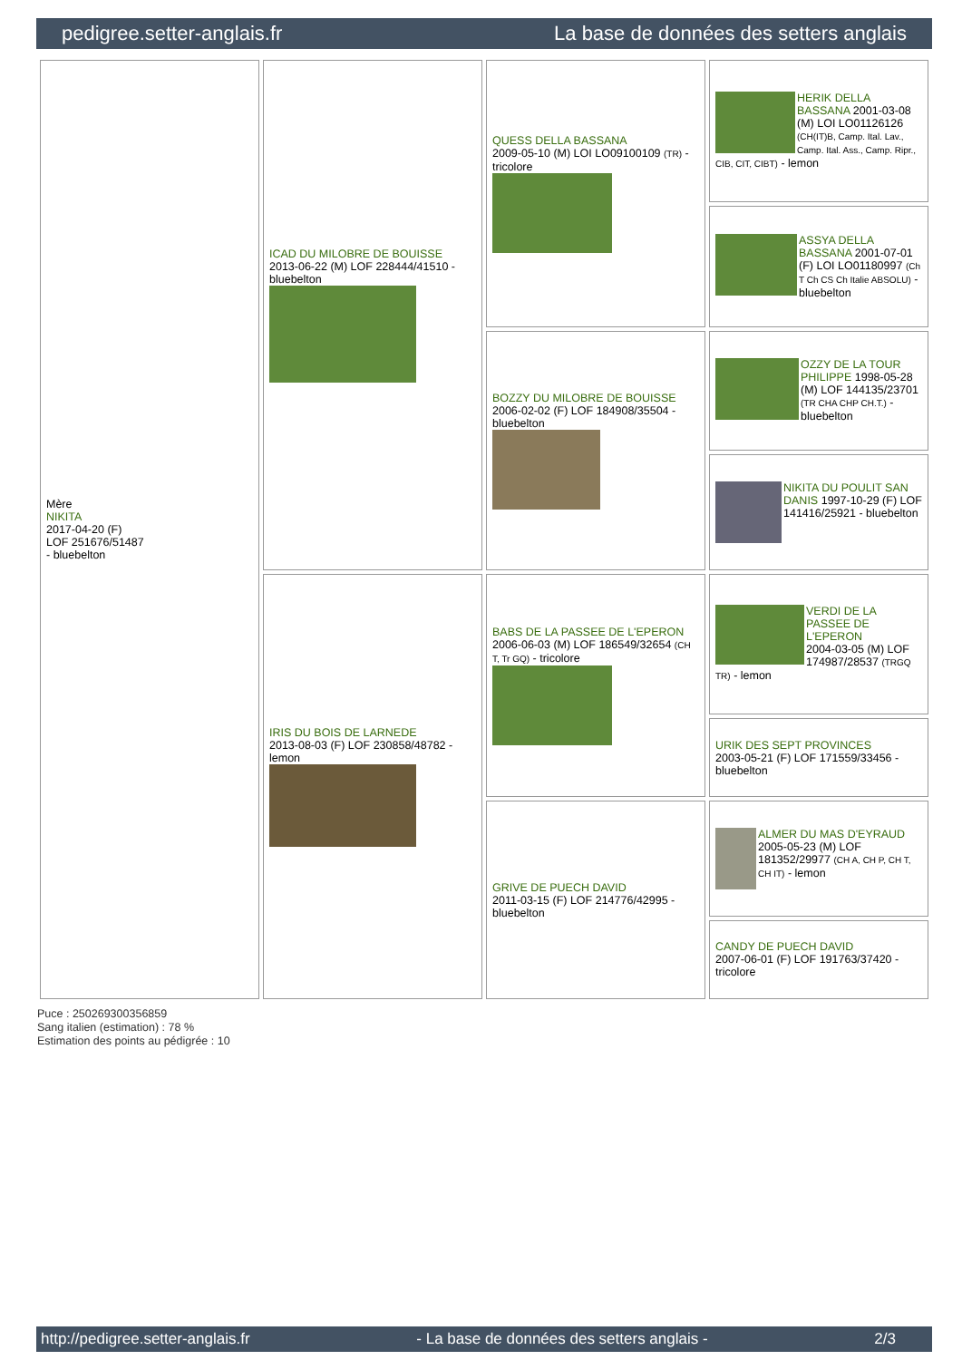pedigree.setter-anglais.fr La base de données des setters anglais
| Mère NIKITA 2017-04-20 (F) LOF 251676/51487 - bluebelton | ICAD DU MILOBRE DE BOUISSE 2013-06-22 (M) LOF 228444/41510 - bluebelton | QUESS DELLA BASSANA 2009-05-10 (M) LOI LO09100109 (TR) - tricolore | HERIK DELLA BASSANA 2001-03-08 (M) LOI LO01126126 (CH(IT)B, Camp. Ital. Lav., Camp. Ital. Ass., Camp. Ripr., CIB, CIT, CIBT) - lemon |
| | | | ASSYA DELLA BASSANA 2001-07-01 (F) LOI LO01180997 (Ch T Ch CS Ch Italie ABSOLU) - bluebelton |
| | | BOZZY DU MILOBRE DE BOUISSE 2006-02-02 (F) LOF 184908/35504 - bluebelton | OZZY DE LA TOUR PHILIPPE 1998-05-28 (M) LOF 144135/23701 (TR CHA CHP CH.T.) - bluebelton |
| | | | NIKITA DU POULIT SAN DANIS 1997-10-29 (F) LOF 141416/25921 - bluebelton |
| | IRIS DU BOIS DE LARNEDE 2013-08-03 (F) LOF 230858/48782 - lemon | BABS DE LA PASSEE DE L'EPERON 2006-06-03 (M) LOF 186549/32654 (CH T, Tr GQ) - tricolore | VERDI DE LA PASSEE DE L'EPERON 2004-03-05 (M) LOF 174987/28537 (TRGQ TR) - lemon |
| | | | URIK DES SEPT PROVINCES 2003-05-21 (F) LOF 171559/33456 - bluebelton |
| | | GRIVE DE PUECH DAVID 2011-03-15 (F) LOF 214776/42995 - bluebelton | ALMER DU MAS D'EYRAUD 2005-05-23 (M) LOF 181352/29977 (CH A, CH P, CH T, CH IT) - lemon |
| | | | CANDY DE PUECH DAVID 2007-06-01 (F) LOF 191763/37420 - tricolore |
Puce : 250269300356859
Sang italien (estimation) : 78 %
Estimation des points au pédigrée : 10
http://pedigree.setter-anglais.fr - La base de données des setters anglais - 2/3